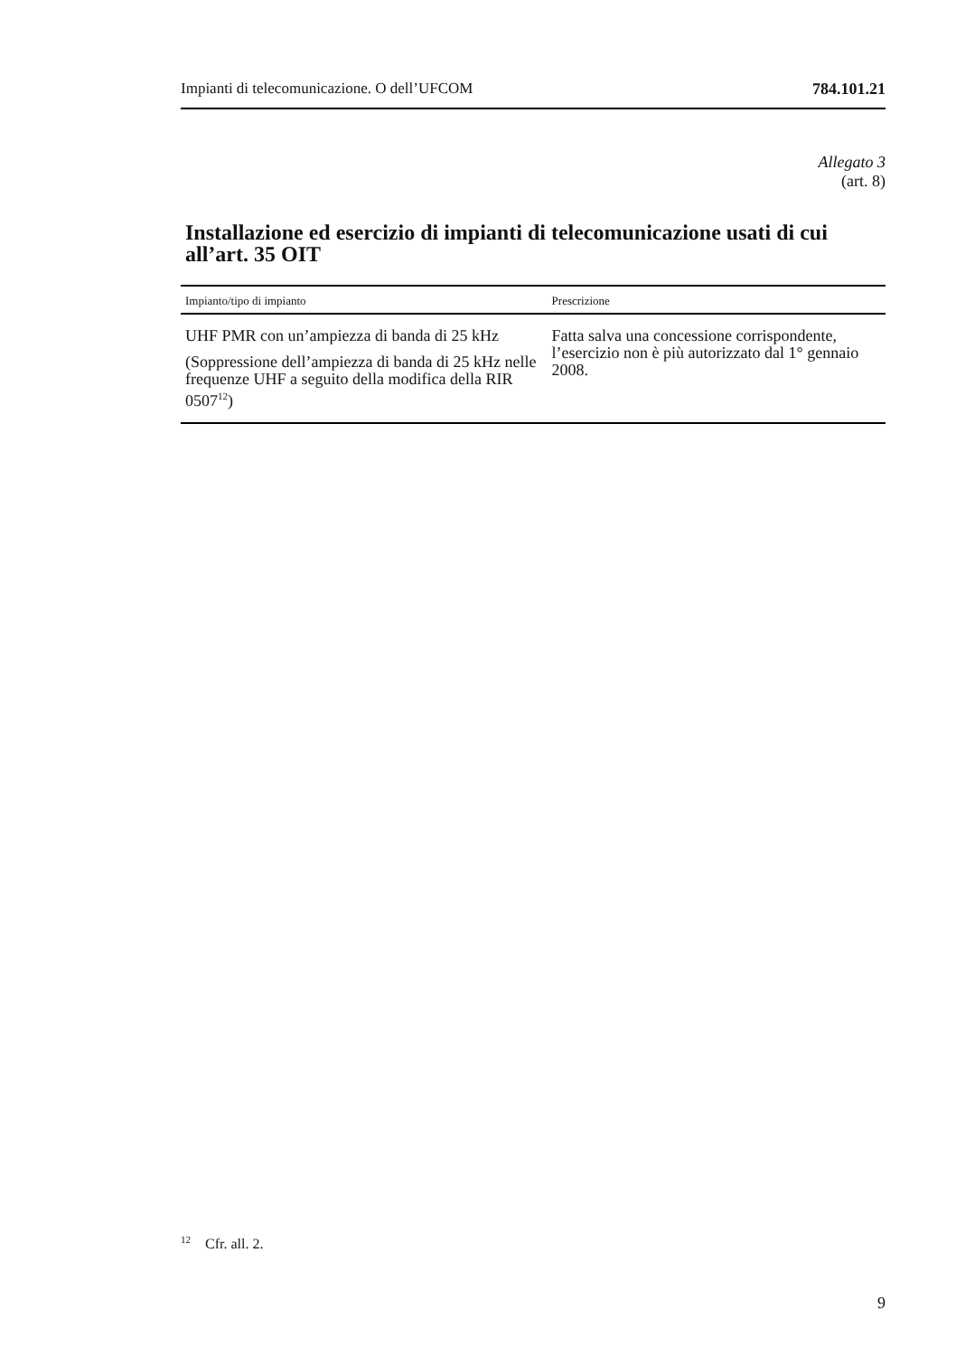Impianti di telecomunicazione. O dell’UFCOM 784.101.21
Allegato 3
(art. 8)
Installazione ed esercizio di impianti di telecomunicazione usati di cui all’art. 35 OIT
| Impianto/tipo di impianto | Prescrizione |
| --- | --- |
| UHF PMR con un’ampiezza di banda di 25 kHz (Soppressione dell’ampiezza di banda di 25 kHz nelle frequenze UHF a seguito della modifica della RIR 0507<sup>12</sup>) | Fatta salva una concessione corrispondente, l’esercizio non è più autorizzato dal 1° gennaio 2008. |
<sup>12</sup> Cfr. all. 2.
9